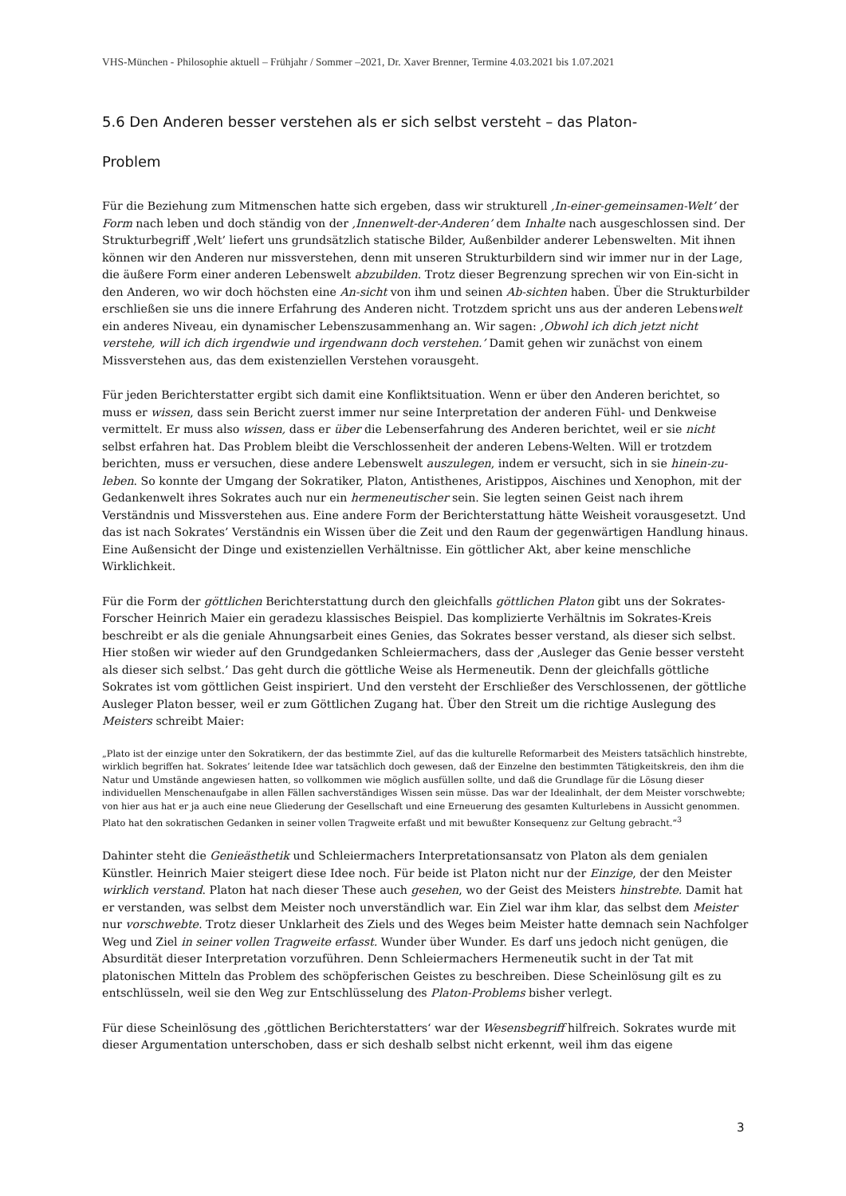VHS-München - Philosophie aktuell – Frühjahr / Sommer –2021, Dr. Xaver Brenner, Termine 4.03.2021 bis 1.07.2021
5.6 Den Anderen besser verstehen als er sich selbst versteht – das Platon-
Problem
Für die Beziehung zum Mitmenschen hatte sich ergeben, dass wir strukturell ‚In-einer-gemeinsamen-Welt’ der Form nach leben und doch ständig von der ‚Innenwelt-der-Anderen’ dem Inhalte nach ausgeschlossen sind. Der Strukturbegriff ‚Welt’ liefert uns grundsätzlich statische Bilder, Außenbilder anderer Lebenswelten. Mit ihnen können wir den Anderen nur missverstehen, denn mit unseren Strukturbildern sind wir immer nur in der Lage, die äußere Form einer anderen Lebenswelt abzubilden. Trotz dieser Begrenzung sprechen wir von Ein-sicht in den Anderen, wo wir doch höchsten eine An-sicht von ihm und seinen Ab-sichten haben. Über die Strukturbilder erschließen sie uns die innere Erfahrung des Anderen nicht. Trotzdem spricht uns aus der anderen Lebenswelt ein anderes Niveau, ein dynamischer Lebenszusammenhang an. Wir sagen: ‚Obwohl ich dich jetzt nicht verstehe, will ich dich irgendwie und irgendwann doch verstehen.’ Damit gehen wir zunächst von einem Missverstehen aus, das dem existenziellen Verstehen vorausgeht.
Für jeden Berichterstatter ergibt sich damit eine Konfliktsituation. Wenn er über den Anderen berichtet, so muss er wissen, dass sein Bericht zuerst immer nur seine Interpretation der anderen Fühl- und Denkweise vermittelt. Er muss also wissen, dass er über die Lebenserfahrung des Anderen berichtet, weil er sie nicht selbst erfahren hat. Das Problem bleibt die Verschlossenheit der anderen Lebens-Welten. Will er trotzdem berichten, muss er versuchen, diese andere Lebenswelt auszulegen, indem er versucht, sich in sie hinein-zu-leben. So konnte der Umgang der Sokratiker, Platon, Antisthenes, Aristippos, Aischines und Xenophon, mit der Gedankenwelt ihres Sokrates auch nur ein hermeneutischer sein. Sie legten seinen Geist nach ihrem Verständnis und Missverstehen aus. Eine andere Form der Berichterstattung hätte Weisheit vorausgesetzt. Und das ist nach Sokrates’ Verständnis ein Wissen über die Zeit und den Raum der gegenwärtigen Handlung hinaus. Eine Außensicht der Dinge und existenziellen Verhältnisse. Ein göttlicher Akt, aber keine menschliche Wirklichkeit.
Für die Form der göttlichen Berichterstattung durch den gleichfalls göttlichen Platon gibt uns der Sokrates-Forscher Heinrich Maier ein geradezu klassisches Beispiel. Das komplizierte Verhältnis im Sokrates-Kreis beschreibt er als die geniale Ahnungsarbeit eines Genies, das Sokrates besser verstand, als dieser sich selbst. Hier stoßen wir wieder auf den Grundgedanken Schleiermachers, dass der ‚Ausleger das Genie besser versteht als dieser sich selbst.’ Das geht durch die göttliche Weise als Hermeneutik. Denn der gleichfalls göttliche Sokrates ist vom göttlichen Geist inspiriert. Und den versteht der Erschließer des Verschlossenen, der göttliche Ausleger Platon besser, weil er zum Göttlichen Zugang hat. Über den Streit um die richtige Auslegung des Meisters schreibt Maier:
„Plato ist der einzige unter den Sokratikern, der das bestimmte Ziel, auf das die kulturelle Reformarbeit des Meisters tatsächlich hinstrebte, wirklich begriffen hat. Sokrates’ leitende Idee war tatsächlich doch gewesen, daß der Einzelne den bestimmten Tätigkeitskreis, den ihm die Natur und Umstände angewiesen hatten, so vollkommen wie möglich ausfüllen sollte, und daß die Grundlage für die Lösung dieser individuellen Menschenaufgabe in allen Fällen sachverständiges Wissen sein müsse. Das war der Idealinhalt, der dem Meister vorschwebte; von hier aus hat er ja auch eine neue Gliederung der Gesellschaft und eine Erneuerung des gesamten Kulturlebens in Aussicht genommen. Plato hat den sokratischen Gedanken in seiner vollen Tragweite erfaßt und mit bewußter Konsequenz zur Geltung gebracht.“<sup>3</sup>
Dahinter steht die Genieästhetik und Schleiermachers Interpretationsansatz von Platon als dem genialen Künstler. Heinrich Maier steigert diese Idee noch. Für beide ist Platon nicht nur der Einzige, der den Meister wirklich verstand. Platon hat nach dieser These auch gesehen, wo der Geist des Meisters hinstrebte. Damit hat er verstanden, was selbst dem Meister noch unverständlich war. Ein Ziel war ihm klar, das selbst dem Meister nur vorschwebte. Trotz dieser Unklarheit des Ziels und des Weges beim Meister hatte demnach sein Nachfolger Weg und Ziel in seiner vollen Tragweite erfasst. Wunder über Wunder. Es darf uns jedoch nicht genügen, die Absurdität dieser Interpretation vorzuführen. Denn Schleiermachers Hermeneutik sucht in der Tat mit platonischen Mitteln das Problem des schöpferischen Geistes zu beschreiben. Diese Scheinlösung gilt es zu entschlüsseln, weil sie den Weg zur Entschlüsselung des Platon-Problems bisher verlegt.
Für diese Scheinlösung des ‚göttlichen Berichterstatters‘ war der Wesensbegriff hilfreich. Sokrates wurde mit dieser Argumentation unterschoben, dass er sich deshalb selbst nicht erkennt, weil ihm das eigene
3